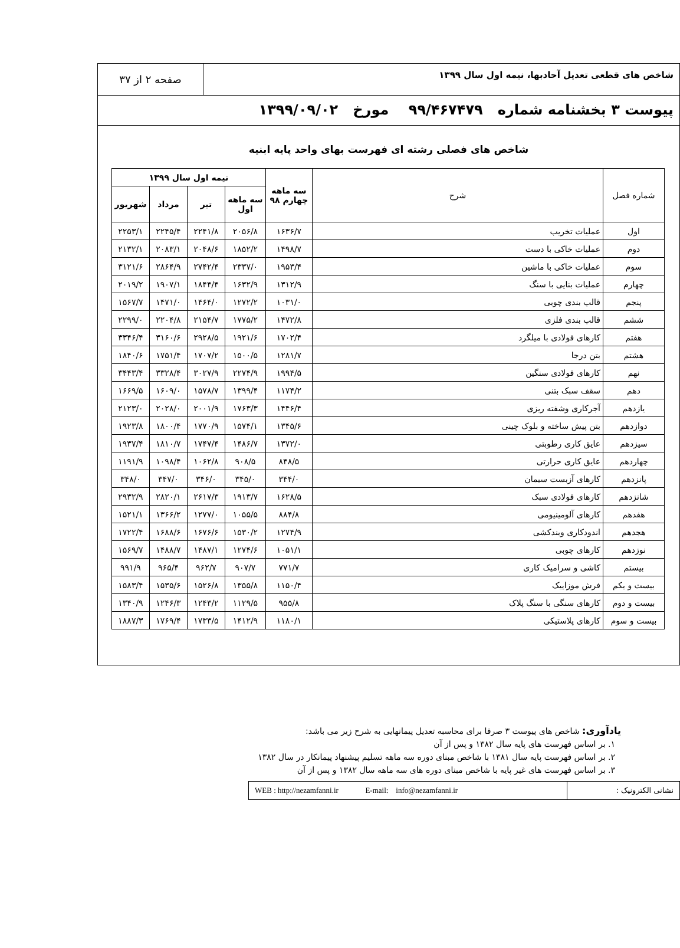شاخص های قطعی تعدیل آحادبها، نیمه اول سال ۱۳۹۹
صفحه ۲ از ۳۷
پیوست ۳ بخشنامه شماره ۹۹/۴۶۷۴۷۹ مورخ ۱۳۹۹/۰۹/۰۲
شاخص های فصلی رشته ای فهرست بهای واحد پایه ابنیه
| شماره فصل | شرح | سه ماهه چهارم ۹۸ | نیمه اول سال ۱۳۹۹ | | | |
| --- | --- | --- | --- | --- | --- | --- |
| | | | سه ماهه اول | تیر | مرداد | شهریور |
| اول | عملیات تخریب | ۱۶۳۶/۷ | ۲۰۵۶/۸ | ۲۲۴۱/۸ | ۲۲۴۵/۴ | ۲۲۵۳/۱ |
| دوم | عملیات خاکی با دست | ۱۴۹۸/۷ | ۱۸۵۲/۲ | ۲۰۴۸/۶ | ۲۰۸۳/۱ | ۲۱۳۲/۱ |
| سوم | عملیات خاکی با ماشین | ۱۹۵۳/۴ | ۲۳۳۷/۰ | ۲۷۴۲/۴ | ۲۸۶۴/۹ | ۳۱۲۱/۶ |
| چهارم | عملیات بنایی با سنگ | ۱۳۱۲/۹ | ۱۶۳۲/۹ | ۱۸۴۴/۴ | ۱۹۰۷/۱ | ۲۰۱۹/۲ |
| پنجم | قالب بندی چوبی | ۱۰۳۱/۰ | ۱۲۷۲/۲ | ۱۴۶۴/۰ | ۱۴۷۱/۰ | ۱۵۶۷/۷ |
| ششم | قالب بندی فلزی | ۱۴۷۲/۸ | ۱۷۷۵/۲ | ۲۱۵۴/۷ | ۲۲۰۴/۸ | ۲۲۹۹/۰ |
| هفتم | کارهای فولادی با میلگرد | ۱۷۰۲/۴ | ۱۹۲۱/۶ | ۲۹۲۸/۵ | ۳۱۶۰/۶ | ۳۳۴۶/۴ |
| هشتم | بتن درجا | ۱۲۸۱/۷ | ۱۵۰۰/۵ | ۱۷۰۷/۲ | ۱۷۵۱/۴ | ۱۸۴۰/۶ |
| نهم | کارهای فولادی سنگین | ۱۹۹۴/۵ | ۲۲۷۴/۹ | ۳۰۲۷/۹ | ۳۳۲۸/۴ | ۳۴۴۳/۴ |
| دهم | سقف سبک بتنی | ۱۱۷۴/۲ | ۱۳۹۹/۴ | ۱۵۷۸/۷ | ۱۶۰۹/۰ | ۱۶۶۹/۵ |
| یازدهم | آجرکاری وشفته ریزی | ۱۴۴۶/۴ | ۱۷۶۳/۳ | ۲۰۰۱/۹ | ۲۰۲۸/۰ | ۲۱۲۳/۰ |
| دوازدهم | بتن پیش ساخته و بلوک چینی | ۱۳۴۵/۶ | ۱۵۷۴/۱ | ۱۷۷۰/۹ | ۱۸۰۰/۴ | ۱۹۲۳/۸ |
| سیزدهم | عایق کاری رطوبتی | ۱۳۷۲/۰ | ۱۴۸۶/۷ | ۱۷۴۷/۴ | ۱۸۱۰/۷ | ۱۹۳۷/۴ |
| چهاردهم | عایق کاری حرارتی | ۸۴۸/۵ | ۹۰۸/۵ | ۱۰۶۲/۸ | ۱۰۹۸/۴ | ۱۱۹۱/۹ |
| پانزدهم | کارهای آزبست سیمان | ۳۴۴/۰ | ۳۴۵/۰ | ۳۴۶/۰ | ۳۴۷/۰ | ۳۴۸/۰ |
| شانزدهم | کارهای فولادی سبک | ۱۶۲۸/۵ | ۱۹۱۳/۷ | ۲۶۱۷/۳ | ۲۸۲۰/۱ | ۲۹۳۲/۹ |
| هفدهم | کارهای آلومینیومی | ۸۸۴/۸ | ۱۰۵۵/۵ | ۱۲۷۷/۰ | ۱۳۶۶/۲ | ۱۵۲۱/۱ |
| هجدهم | اندودکاری وبندکشی | ۱۲۷۴/۹ | ۱۵۳۰/۲ | ۱۶۷۶/۶ | ۱۶۸۸/۶ | ۱۷۲۲/۴ |
| نوزدهم | کارهای چوبی | ۱۰۵۱/۱ | ۱۲۷۴/۶ | ۱۴۸۷/۱ | ۱۴۸۸/۷ | ۱۵۶۹/۷ |
| بیستم | کاشی و سرامیک کاری | ۷۷۱/۷ | ۹۰۷/۷ | ۹۶۲/۷ | ۹۶۵/۴ | ۹۹۱/۹ |
| بیست و یکم | فرش موزاییک | ۱۱۵۰/۴ | ۱۳۵۵/۸ | ۱۵۲۶/۸ | ۱۵۳۵/۶ | ۱۵۸۳/۴ |
| بیست و دوم | کارهای سنگی با سنگ پلاک | ۹۵۵/۸ | ۱۱۲۹/۵ | ۱۲۴۳/۲ | ۱۲۴۶/۳ | ۱۳۴۰/۹ |
| بیست و سوم | کارهای پلاستیکی | ۱۱۸۰/۱ | ۱۴۱۲/۹ | ۱۷۳۳/۵ | ۱۷۶۹/۴ | ۱۸۸۷/۳ |
یادآوری: شاخص های پیوست ۳ صرفا برای محاسبه تعدیل پیمانهایی به شرح زیر می باشد:
۱. بر اساس فهرست های پایه سال ۱۳۸۲ و پس از آن
۲. بر اساس فهرست پایه سال ۱۳۸۱ با شاخص مبنای دوره سه ماهه تسلیم پیشنهاد پیمانکار در سال ۱۳۸۲
۳. بر اساس فهرست های غیر پایه با شاخص مبنای دوره های سه ماهه سال ۱۳۸۲ و پس از آن
نشانی الکترونیک :
WEB : http://nezamfanni.ir E-mail: info@nezamfanni.ir